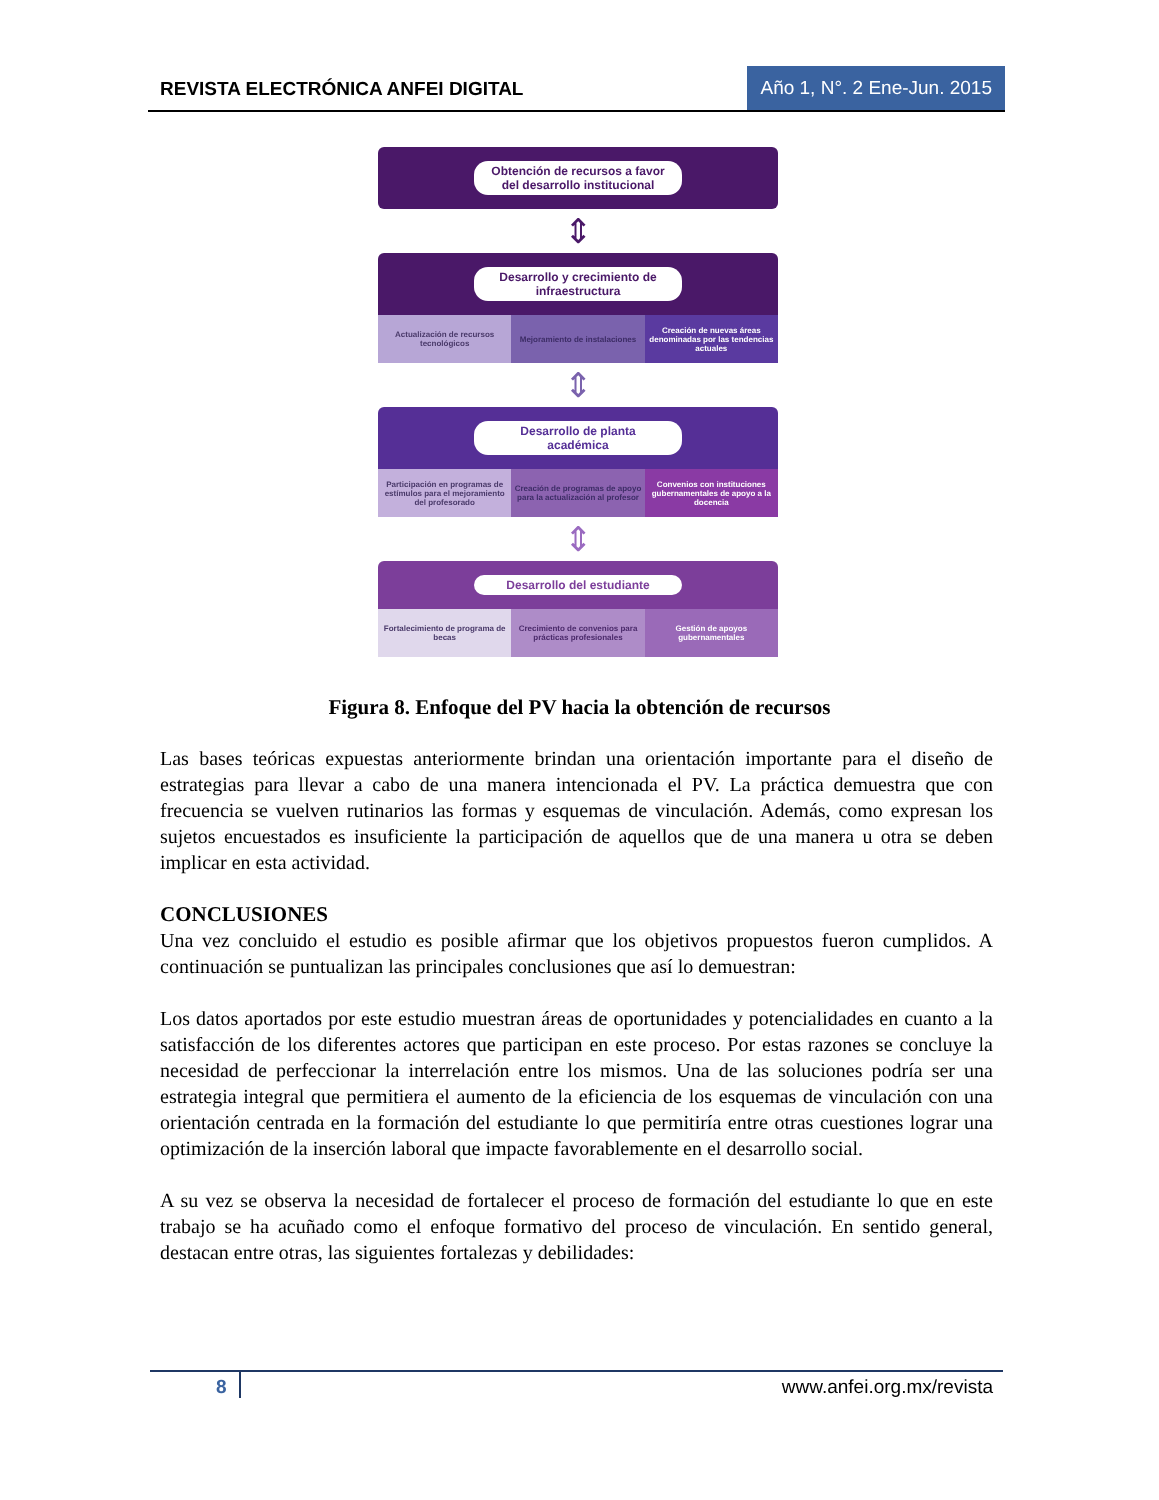REVISTA ELECTRÓNICA ANFEI DIGITAL
Año 1, N°. 2 Ene-Jun. 2015
Obtención de recursos a favor del desarrollo institucional
⇕
Desarrollo y crecimiento de infraestructura
Actualización de recursos tecnológicos
Mejoramiento de instalaciones Creación de nuevas áreas denominadas por las tendencias actuales
⇕
Desarrollo de planta académica
Participación en programas de estímulos para el mejoramiento del profesorado
Creación de programas de apoyo para la actualización al profesor
Convenios con instituciones gubernamentales de apoyo a la docencia
⇕
Desarrollo del estudiante
Fortalecimiento de programa de becas
Crecimiento de convenios para prácticas profesionales
Gestión de apoyos gubernamentales
Figura 8. Enfoque del PV hacia la obtención de recursos
Las bases teóricas expuestas anteriormente brindan una orientación importante para el diseño de estrategias para llevar a cabo de una manera intencionada el PV. La práctica demuestra que con frecuencia se vuelven rutinarios las formas y esquemas de vinculación. Además, como expresan los sujetos encuestados es insuficiente la participación de aquellos que de una manera u otra se deben implicar en esta actividad.
CONCLUSIONES
Una vez concluido el estudio es posible afirmar que los objetivos propuestos fueron cumplidos. A continuación se puntualizan las principales conclusiones que así lo demuestran:
Los datos aportados por este estudio muestran áreas de oportunidades y potencialidades en cuanto a la satisfacción de los diferentes actores que participan en este proceso. Por estas razones se concluye la necesidad de perfeccionar la interrelación entre los mismos. Una de las soluciones podría ser una estrategia integral que permitiera el aumento de la eficiencia de los esquemas de vinculación con una orientación centrada en la formación del estudiante lo que permitiría entre otras cuestiones lograr una optimización de la inserción laboral que impacte favorablemente en el desarrollo social.
A su vez se observa la necesidad de fortalecer el proceso de formación del estudiante lo que en este trabajo se ha acuñado como el enfoque formativo del proceso de vinculación. En sentido general, destacan entre otras, las siguientes fortalezas y debilidades:
8 www.anfei.org.mx/revista